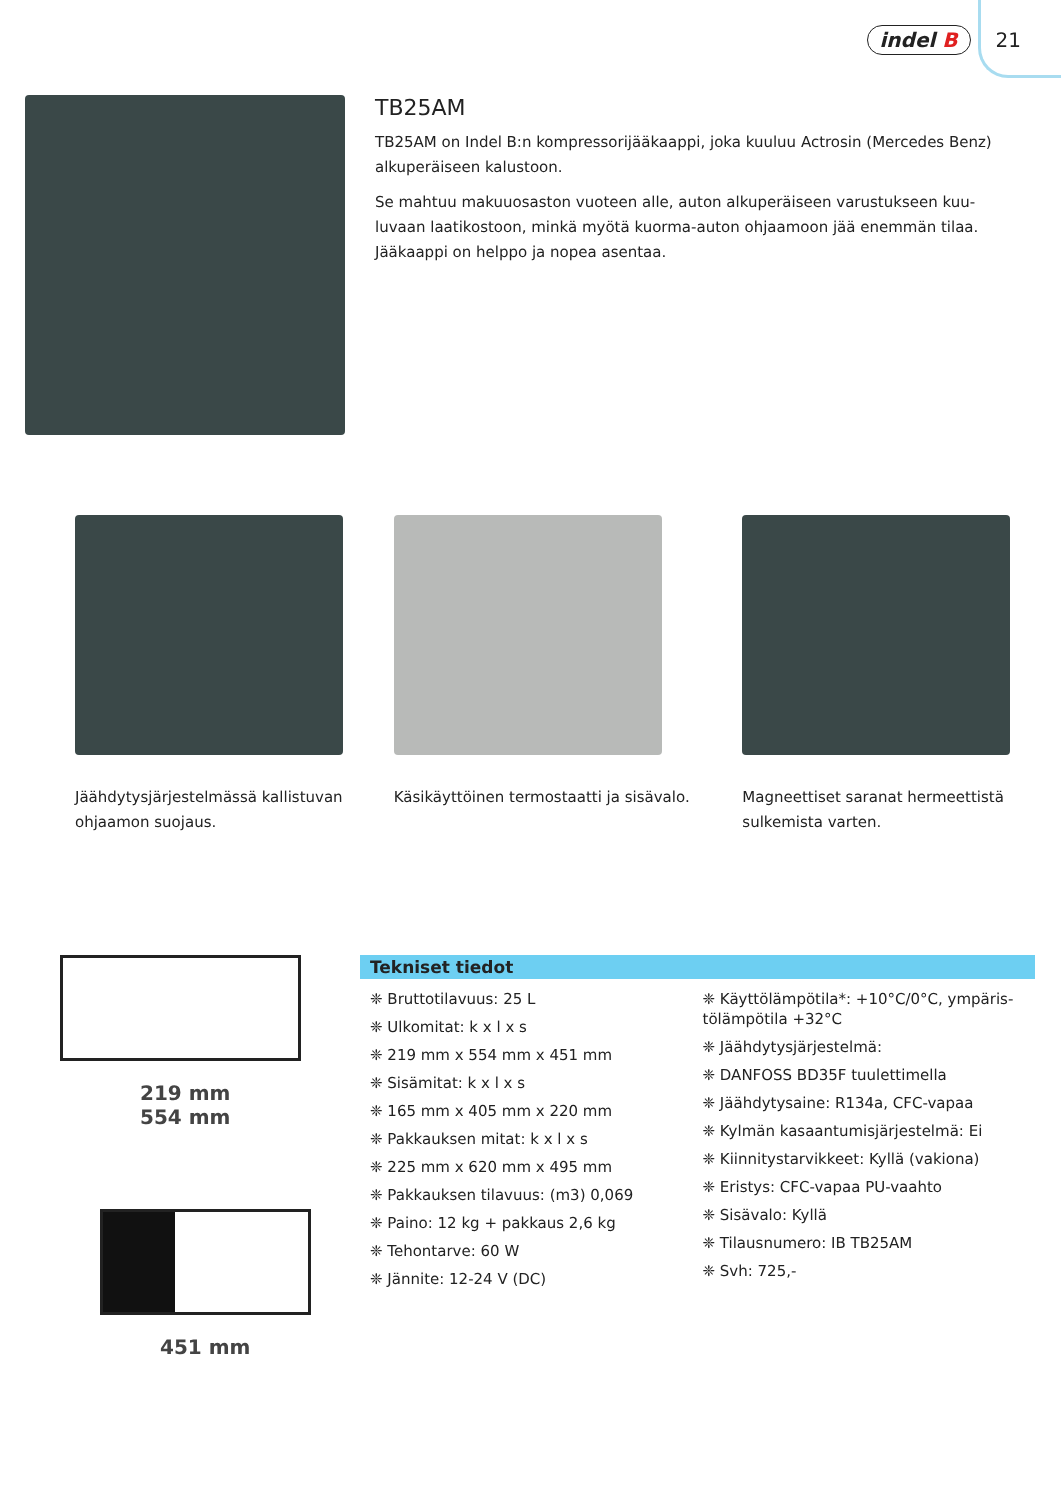indel B 21
TB25AM
TB25AM on Indel B:n kompressorijääkaappi, joka kuuluu Actrosin (Mercedes Benz) alkuperäiseen kalustoon.
Se mahtuu makuuosaston vuoteen alle, auton alkuperäiseen varustukseen kuu-luvaan laatikostoon, minkä myötä kuorma-auton ohjaamoon jää enemmän tilaa. Jääkaappi on helppo ja nopea asentaa.
Jäähdytysjärjestelmässä kallistuvan ohjaamon suojaus.
Käsikäyttöinen termostaatti ja sisävalo.
Magneettiset saranat hermeettistä sulkemista varten.
219 mm
554 mm
451 mm
Tekniset tiedot
❈ Bruttotilavuus: 25 L
❈ Ulkomitat: k x l x s
❈ 219 mm x 554 mm x 451 mm
❈ Sisämitat: k x l x s
❈ 165 mm x 405 mm x 220 mm
❈ Pakkauksen mitat: k x l x s
❈ 225 mm x 620 mm x 495 mm
❈ Pakkauksen tilavuus: (m3) 0,069
❈ Paino: 12 kg + pakkaus 2,6 kg
❈ Tehontarve: 60 W
❈ Jännite: 12-24 V (DC)
❈ Käyttölämpötila*: +10°C/0°C, ympäris-tölämpötila +32°C
❈ Jäähdytysjärjestelmä:
❈ DANFOSS BD35F tuulettimella
❈ Jäähdytysaine: R134a, CFC-vapaa
❈ Kylmän kasaantumisjärjestelmä: Ei
❈ Kiinnitystarvikkeet: Kyllä (vakiona)
❈ Eristys: CFC-vapaa PU-vaahto
❈ Sisävalo: Kyllä
❈ Tilausnumero: IB TB25AM
❈ Svh: 725,-